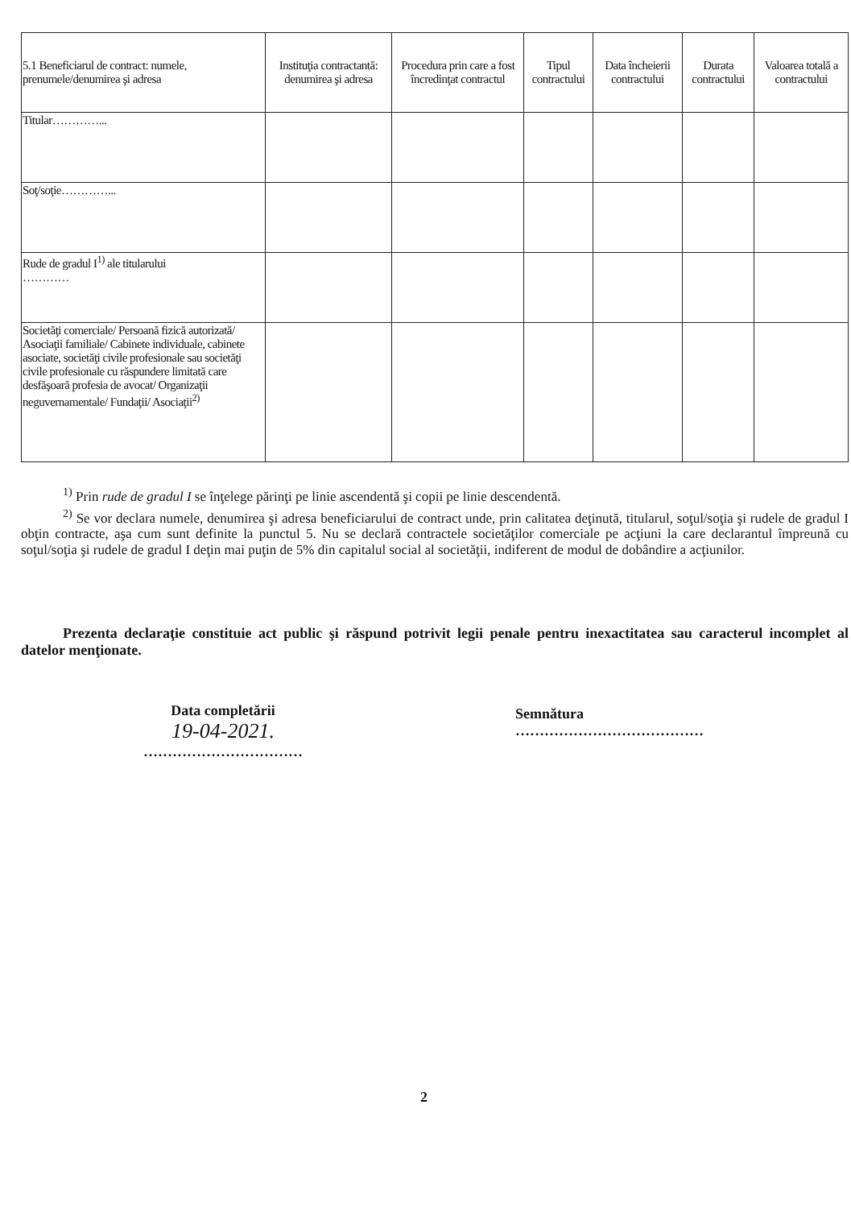| 5.1 Beneficiarul de contract: numele, prenumele/denumirea şi adresa | Instituţia contractantă: denumirea şi adresa | Procedura prin care a fost încredinţat contractul | Tipul contractului | Data încheierii contractului | Durata contractului | Valoarea totală a contractului |
| --- | --- | --- | --- | --- | --- | --- |
| Titular…………... | | | | | | |
| Soţ/soţie…………... | | | | | | |
| Rude de gradul I<sup>1)</sup> ale titularului ………… | | | | | | |
| Societăţi comerciale/ Persoană fizică autorizată/ Asociaţii familiale/ Cabinete individuale, cabinete asociate, societăţi civile profesionale sau societăţi civile profesionale cu răspundere limitată care desfăşoară profesia de avocat/ Organizaţii neguvernamentale/ Fundaţii/ Asociaţii<sup>2)</sup> | | | | | | |
<sup>1)</sup> Prin rude de gradul I se înţelege părinţi pe linie ascendentă şi copii pe linie descendentă.
<sup>2)</sup> Se vor declara numele, denumirea şi adresa beneficiarului de contract unde, prin calitatea deţinută, titularul, soţul/soţia şi rudele de gradul I obţin contracte, aşa cum sunt definite la punctul 5. Nu se declară contractele societăţilor comerciale pe acţiuni la care declarantul împreună cu soţul/soţia şi rudele de gradul I deţin mai puţin de 5% din capitalul social al societăţii, indiferent de modul de dobândire a acţiunilor.
Prezenta declaraţie constituie act public şi răspund potrivit legii penale pentru inexactitatea sau caracterul incomplet al datelor menţionate.
Data completării
19-04-2021.
……………………………
Semnătura
…………………………………
2